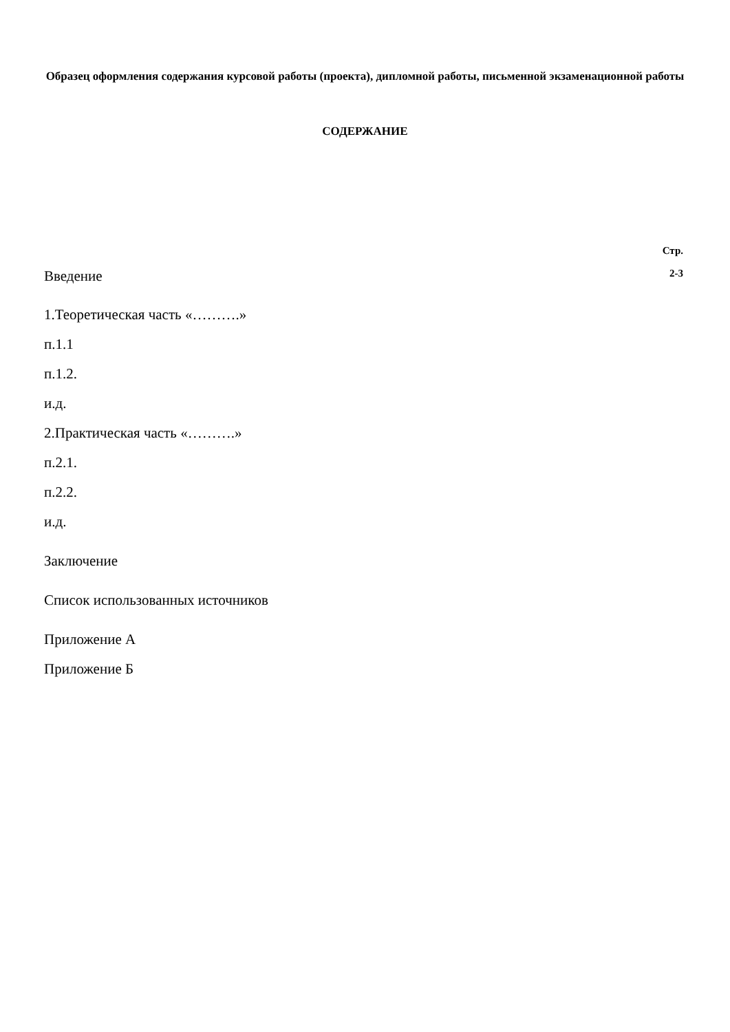Образец оформления содержания курсовой работы (проекта), дипломной работы, письменной экзаменационной работы
СОДЕРЖАНИЕ
Стр.
Введение 2-3
1.Теоретическая часть «……….»
п.1.1
п.1.2.
и.д.
2.Практическая часть «……….»
п.2.1.
п.2.2.
и.д.
Заключение
Список использованных источников
Приложение А
Приложение Б